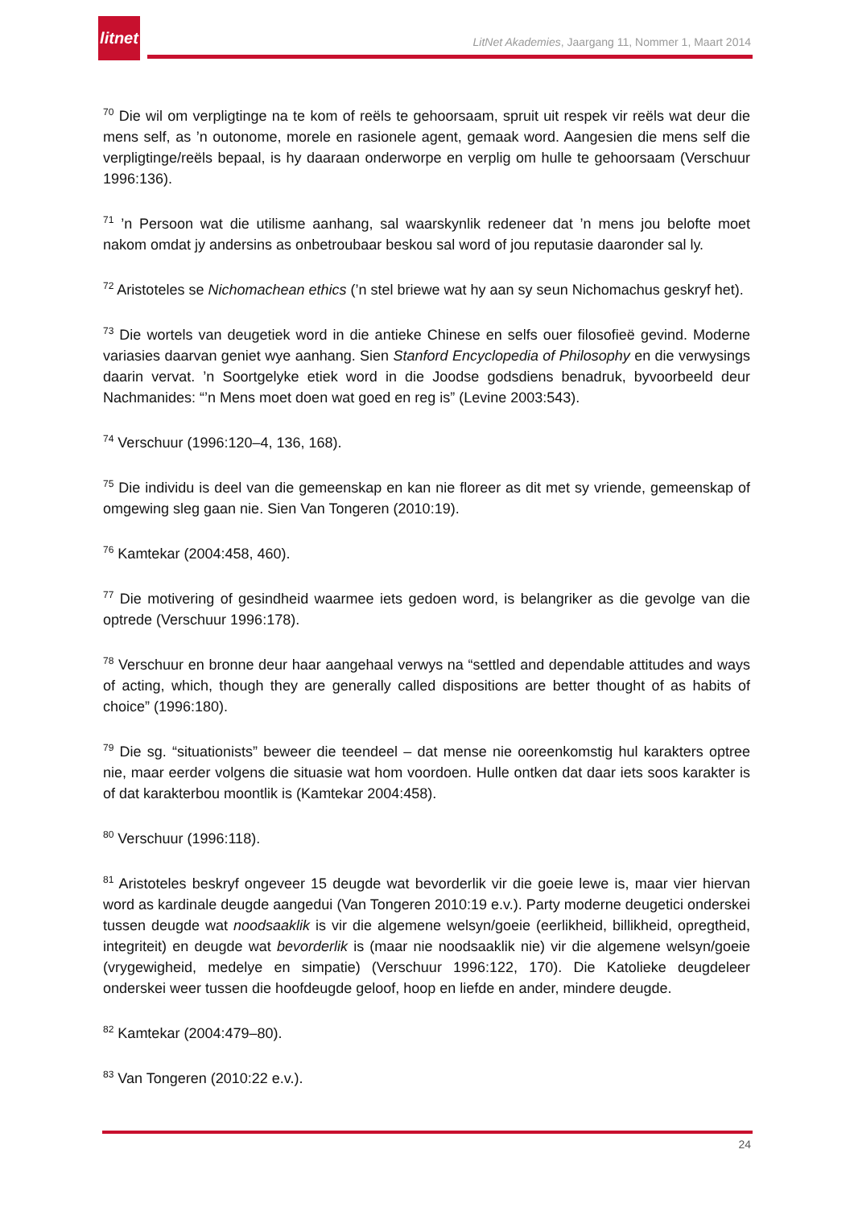litnet
LitNet Akademies, Jaargang 11, Nommer 1, Maart 2014
<sup>70</sup> Die wil om verpligtinge na te kom of reëls te gehoorsaam, spruit uit respek vir reëls wat deur die mens self, as ’n outonome, morele en rasionele agent, gemaak word. Aangesien die mens self die verpligtinge/reëls bepaal, is hy daaraan onderworpe en verplig om hulle te gehoorsaam (Verschuur 1996:136).
<sup>71</sup> ’n Persoon wat die utilisme aanhang, sal waarskynlik redeneer dat ’n mens jou belofte moet nakom omdat jy andersins as onbetroubaar beskou sal word of jou reputasie daaronder sal ly.
<sup>72</sup> Aristoteles se Nichomachean ethics (’n stel briewe wat hy aan sy seun Nichomachus geskryf het).
<sup>73</sup> Die wortels van deugetiek word in die antieke Chinese en selfs ouer filosofieë gevind. Moderne variasies daarvan geniet wye aanhang. Sien Stanford Encyclopedia of Philosophy en die verwysings daarin vervat. ’n Soortgelyke etiek word in die Joodse godsdiens benadruk, byvoorbeeld deur Nachmanides: “’n Mens moet doen wat goed en reg is” (Levine 2003:543).
<sup>74</sup> Verschuur (1996:120–4, 136, 168).
<sup>75</sup> Die individu is deel van die gemeenskap en kan nie floreer as dit met sy vriende, gemeenskap of omgewing sleg gaan nie. Sien Van Tongeren (2010:19).
<sup>76</sup> Kamtekar (2004:458, 460).
<sup>77</sup> Die motivering of gesindheid waarmee iets gedoen word, is belangriker as die gevolge van die optrede (Verschuur 1996:178).
<sup>78</sup> Verschuur en bronne deur haar aangehaal verwys na “settled and dependable attitudes and ways of acting, which, though they are generally called dispositions are better thought of as habits of choice” (1996:180).
<sup>79</sup> Die sg. “situationists” beweer die teendeel – dat mense nie ooreenkomstig hul karakters optree nie, maar eerder volgens die situasie wat hom voordoen. Hulle ontken dat daar iets soos karakter is of dat karakterbou moontlik is (Kamtekar 2004:458).
<sup>80</sup> Verschuur (1996:118).
<sup>81</sup> Aristoteles beskryf ongeveer 15 deugde wat bevorderlik vir die goeie lewe is, maar vier hiervan word as kardinale deugde aangedui (Van Tongeren 2010:19 e.v.). Party moderne deugetici onderskei tussen deugde wat noodsaaklik is vir die algemene welsyn/goeie (eerlikheid, billikheid, opregtheid, integriteit) en deugde wat bevorderlik is (maar nie noodsaaklik nie) vir die algemene welsyn/goeie (vrygewigheid, medelye en simpatie) (Verschuur 1996:122, 170). Die Katolieke deugdeleer onderskei weer tussen die hoofdeugde geloof, hoop en liefde en ander, mindere deugde.
<sup>82</sup> Kamtekar (2004:479–80).
<sup>83</sup> Van Tongeren (2010:22 e.v.).
24